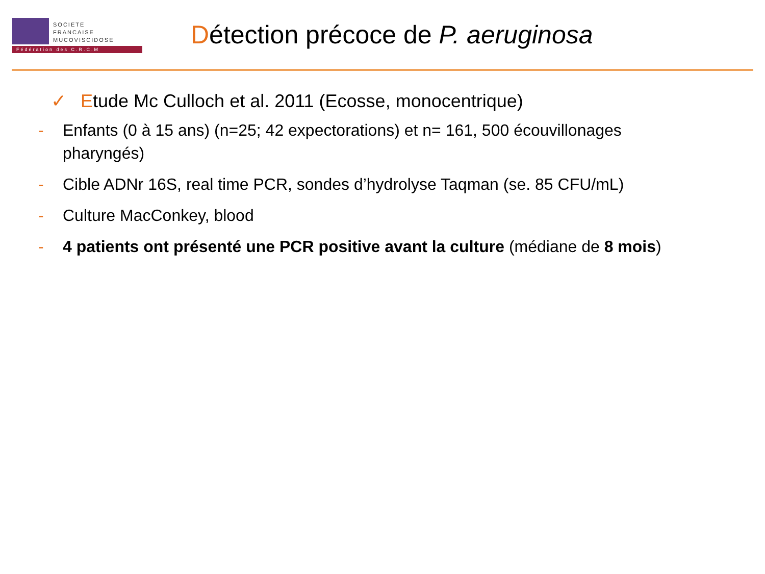SOCIETE
FRANCAISE
MUCOVISCIDOSE
Fédération des C.R.C.M
Détection précoce de P. aeruginosa
✓ Etude Mc Culloch et al. 2011 (Ecosse, monocentrique)
- Enfants (0 à 15 ans) (n=25; 42 expectorations) et n= 161, 500 écouvillonages pharyngés)
- Cible ADNr 16S, real time PCR, sondes d’hydrolyse Taqman (se. 85 CFU/mL)
- Culture MacConkey, blood
- 4 patients ont présenté une PCR positive avant la culture (médiane de 8 mois)